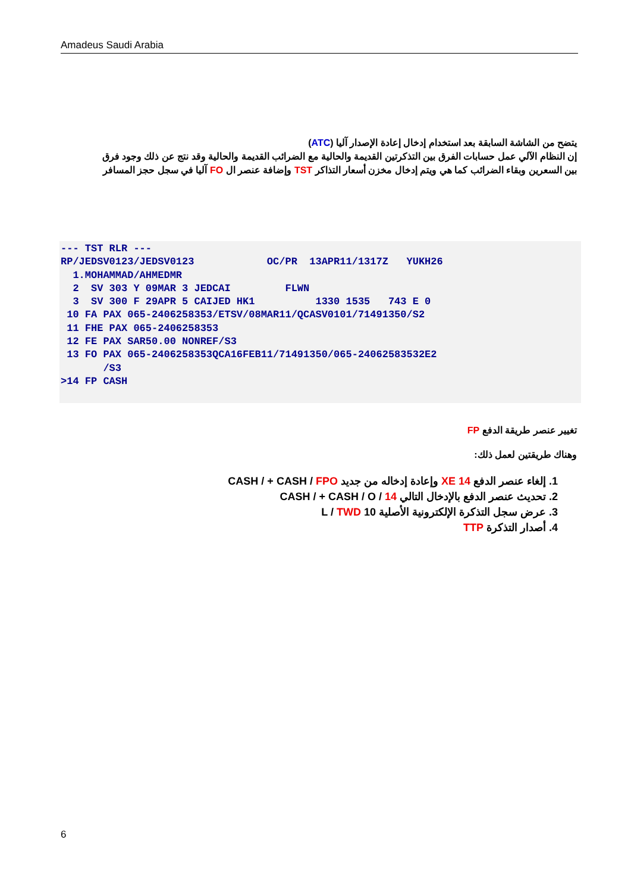Amadeus Saudi Arabia
يتضح من الشاشة السابقة بعد استخدام إدخال إعادة الإصدار آليا (ATC)
إن النظام الآلي عمل حسابات الفرق بين التذكرتين القديمة والحالية مع الضرائب القديمة والحالية وقد نتج عن ذلك وجود فرق بين السعرين وبقاء الضرائب كما هي ويتم إدخال مخزن أسعار التذاكر TST وإضافة عنصر ال FO آليا في سجل حجز المسافر
--- TST RLR ---
RP/JEDSV0123/JEDSV0123            OC/PR  13APR11/1317Z   YUKH26
  1.MOHAMMAD/AHMEDMR
  2  SV 303 Y 09MAR 3 JEDCAI         FLWN
  3  SV 300 F 29APR 5 CAIJED HK1          1330 1535   743 E 0
 10 FA PAX 065-2406258353/ETSV/08MAR11/QCASV0101/71491350/S2
 11 FHE PAX 065-2406258353
 12 FE PAX SAR50.00 NONREF/S3
 13 FO PAX 065-2406258353QCA16FEB11/71491350/065-24062583532E2
       /S3
>14 FP CASH
تغيير عنصر طريقة الدفع FP
وهناك طريقتين لعمل ذلك:
1. إلغاء عنصر الدفع XE 14 وإعادة إدخاله من جديد CASH / + CASH / FPO
2. تحديث عنصر الدفع بالإدخال التالي CASH / + CASH / O / 14
3. عرض سجل التذكرة الإلكترونية الأصلية 10 L / TWD
4. أصدار التذكرة TTP
6